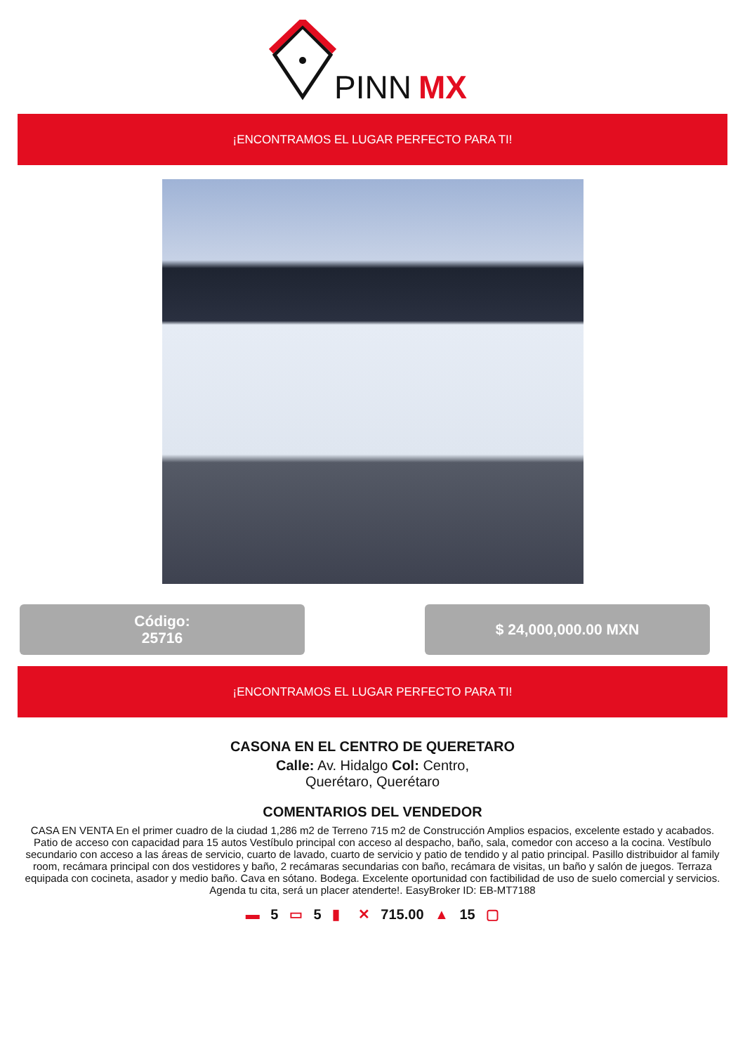PINN
MX
¡ENCONTRAMOS EL LUGAR PERFECTO PARA TI!
Código:
25716
$ 24,000,000.00 MXN
¡ENCONTRAMOS EL LUGAR PERFECTO PARA TI!
CASONA EN EL CENTRO DE QUERETARO
Calle: Av. Hidalgo Col: Centro,
Querétaro, Querétaro
COMENTARIOS DEL VENDEDOR
CASA EN VENTA En el primer cuadro de la ciudad 1,286 m2 de Terreno 715 m2 de Construcción Amplios espacios, excelente estado y acabados. Patio de acceso con capacidad para 15 autos Vestíbulo principal con acceso al despacho, baño, sala, comedor con acceso a la cocina. Vestíbulo secundario con acceso a las áreas de servicio, cuarto de lavado, cuarto de servicio y patio de tendido y al patio principal. Pasillo distribuidor al family room, recámara principal con dos vestidores y baño, 2 recámaras secundarias con baño, recámara de visitas, un baño y salón de juegos. Terraza equipada con cocineta, asador y medio baño. Cava en sótano. Bodega. Excelente oportunidad con factibilidad de uso de suelo comercial y servicios. Agenda tu cita, será un placer atenderte!. EasyBroker ID: EB-MT7188
▬ 5 ▭ 5 ▮ ✕ 715.00 ▲ 15 ▢